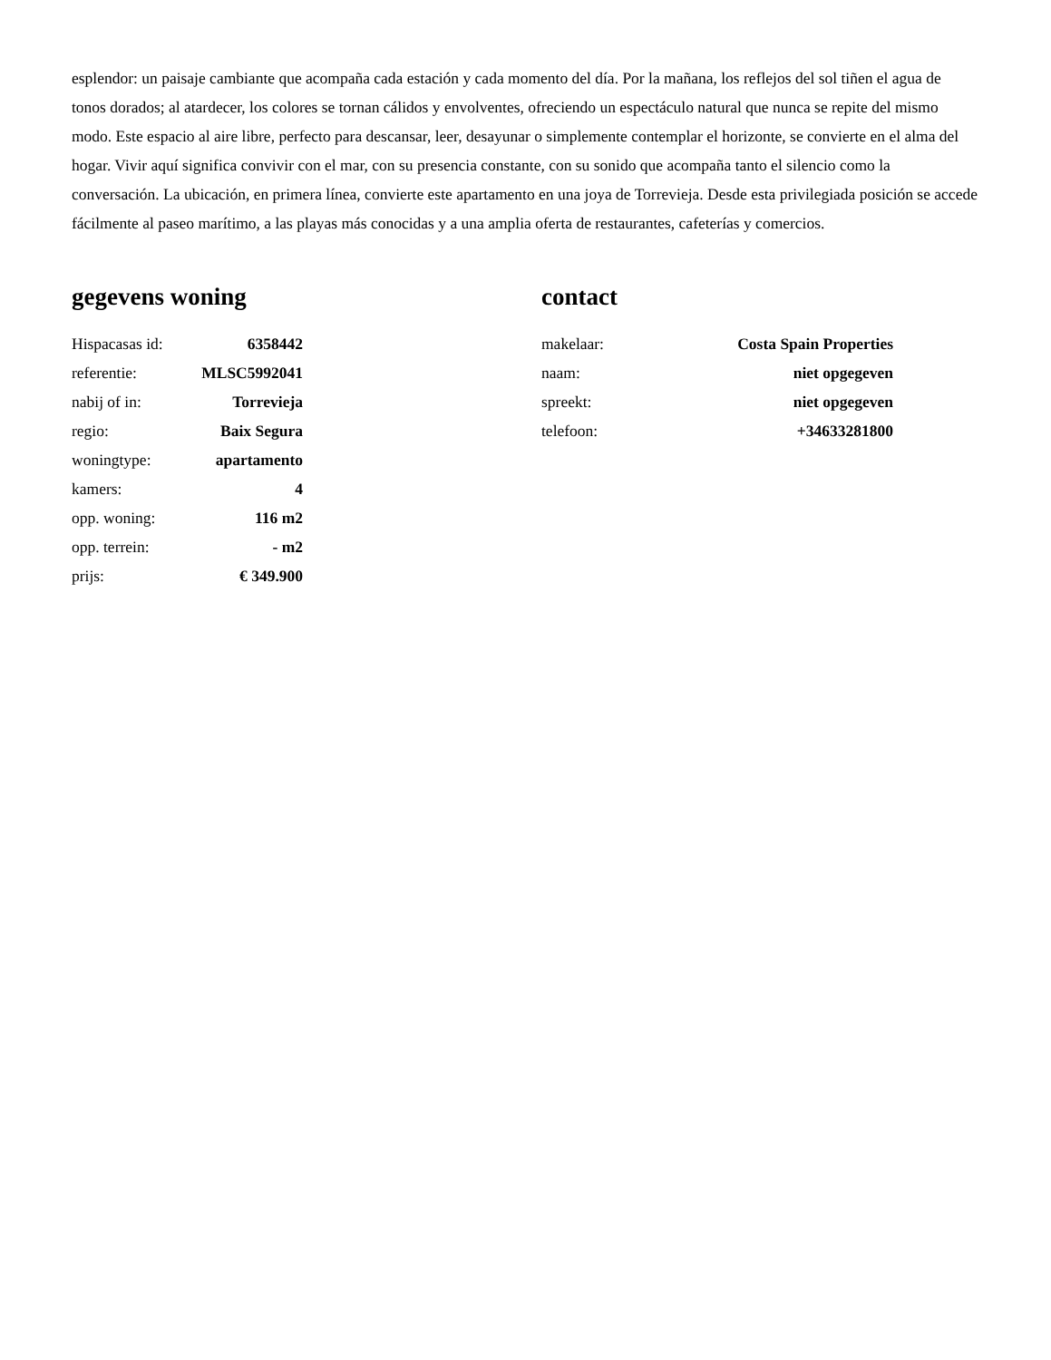esplendor: un paisaje cambiante que acompaña cada estación y cada momento del día. Por la mañana, los reflejos del sol tiñen el agua de tonos dorados; al atardecer, los colores se tornan cálidos y envolventes, ofreciendo un espectáculo natural que nunca se repite del mismo modo. Este espacio al aire libre, perfecto para descansar, leer, desayunar o simplemente contemplar el horizonte, se convierte en el alma del hogar. Vivir aquí significa convivir con el mar, con su presencia constante, con su sonido que acompaña tanto el silencio como la conversación. La ubicación, en primera línea, convierte este apartamento en una joya de Torrevieja. Desde esta privilegiada posición se accede fácilmente al paseo marítimo, a las playas más conocidas y a una amplia oferta de restaurantes, cafeterías y comercios.
gegevens woning
| Hispacasas id: | 6358442 |
| referentie: | MLSC5992041 |
| nabij of in: | Torrevieja |
| regio: | Baix Segura |
| woningtype: | apartamento |
| kamers: | 4 |
| opp. woning: | 116 m2 |
| opp. terrein: | - m2 |
| prijs: | € 349.900 |
contact
| makelaar: | Costa Spain Properties |
| naam: | niet opgegeven |
| spreekt: | niet opgegeven |
| telefoon: | +34633281800 |